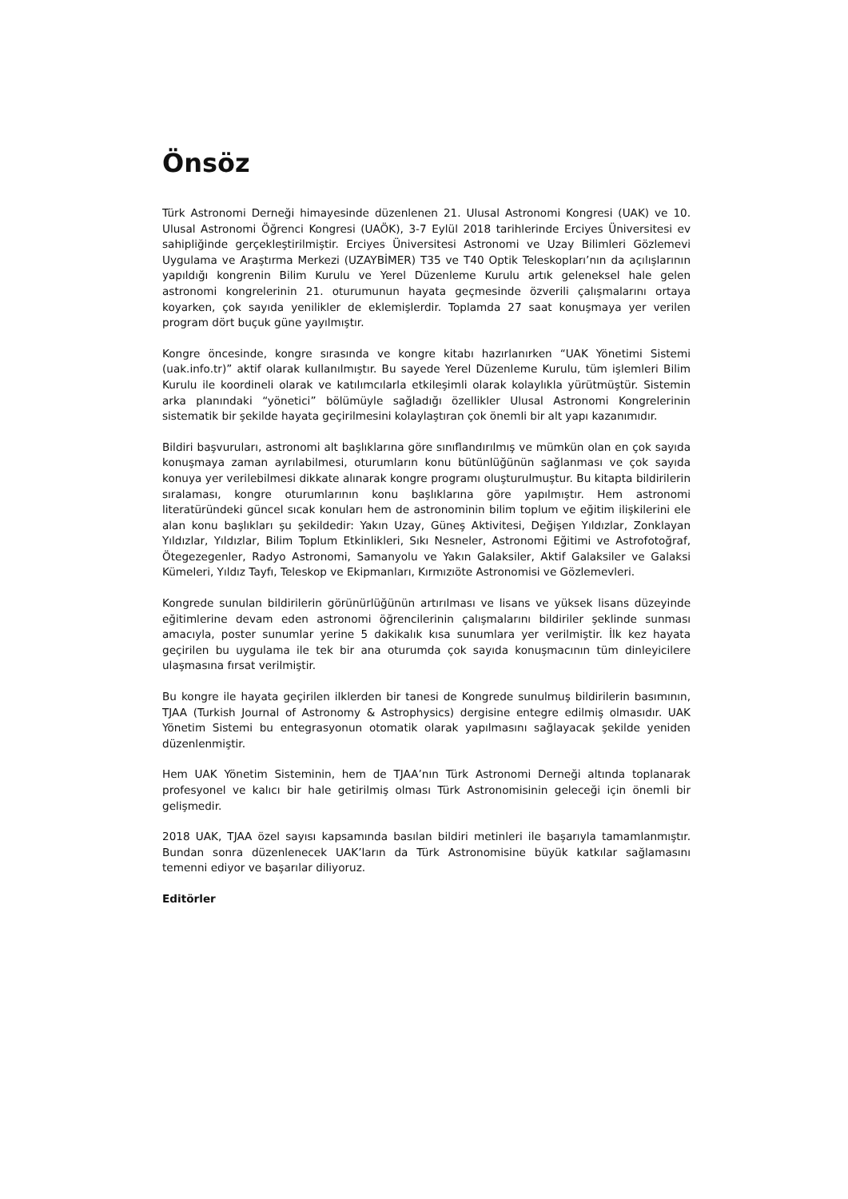Önsöz
Türk Astronomi Derneği himayesinde düzenlenen 21. Ulusal Astronomi Kongresi (UAK) ve 10. Ulusal Astronomi Öğrenci Kongresi (UAÖK), 3-7 Eylül 2018 tarihlerinde Erciyes Üniversitesi ev sahipliğinde gerçekleştirilmiştir. Erciyes Üniversitesi Astronomi ve Uzay Bilimleri Gözlemevi Uygulama ve Araştırma Merkezi (UZAYBİMER) T35 ve T40 Optik Teleskopları’nın da açılışlarının yapıldığı kongrenin Bilim Kurulu ve Yerel Düzenleme Kurulu artık geleneksel hale gelen astronomi kongrelerinin 21. oturumunun hayata geçmesinde özverili çalışmalarını ortaya koyarken, çok sayıda yenilikler de eklemişlerdir. Toplamda 27 saat konuşmaya yer verilen program dört buçuk güne yayılmıştır.
Kongre öncesinde, kongre sırasında ve kongre kitabı hazırlanırken “UAK Yönetimi Sistemi (uak.info.tr)” aktif olarak kullanılmıştır. Bu sayede Yerel Düzenleme Kurulu, tüm işlemleri Bilim Kurulu ile koordineli olarak ve katılımcılarla etkileşimli olarak kolaylıkla yürütmüştür. Sistemin arka planındaki “yönetici” bölümüyle sağladığı özellikler Ulusal Astronomi Kongrelerinin sistematik bir şekilde hayata geçirilmesini kolaylaştıran çok önemli bir alt yapı kazanımıdır.
Bildiri başvuruları, astronomi alt başlıklarına göre sınıflandırılmış ve mümkün olan en çok sayıda konuşmaya zaman ayrılabilmesi, oturumların konu bütünlüğünün sağlanması ve çok sayıda konuya yer verilebilmesi dikkate alınarak kongre programı oluşturulmuştur. Bu kitapta bildirilerin sıralaması, kongre oturumlarının konu başlıklarına göre yapılmıştır. Hem astronomi literatüründeki güncel sıcak konuları hem de astronominin bilim toplum ve eğitim ilişkilerini ele alan konu başlıkları şu şekildedir: Yakın Uzay, Güneş Aktivitesi, Değişen Yıldızlar, Zonklayan Yıldızlar, Yıldızlar, Bilim Toplum Etkinlikleri, Sıkı Nesneler, Astronomi Eğitimi ve Astrofotoğraf, Ötegezegenler, Radyo Astronomi, Samanyolu ve Yakın Galaksiler, Aktif Galaksiler ve Galaksi Kümeleri, Yıldız Tayfı, Teleskop ve Ekipmanları, Kırmızıöte Astronomisi ve Gözlemevleri.
Kongrede sunulan bildirilerin görünürlüğünün artırılması ve lisans ve yüksek lisans düzeyinde eğitimlerine devam eden astronomi öğrencilerinin çalışmalarını bildiriler şeklinde sunması amacıyla, poster sunumlar yerine 5 dakikalık kısa sunumlara yer verilmiştir. İlk kez hayata geçirilen bu uygulama ile tek bir ana oturumda çok sayıda konuşmacının tüm dinleyicilere ulaşmasına fırsat verilmiştir.
Bu kongre ile hayata geçirilen ilklerden bir tanesi de Kongrede sunulmuş bildirilerin basımının, TJAA (Turkish Journal of Astronomy & Astrophysics) dergisine entegre edilmiş olmasıdır. UAK Yönetim Sistemi bu entegrasyonun otomatik olarak yapılmasını sağlayacak şekilde yeniden düzenlenmiştir.
Hem UAK Yönetim Sisteminin, hem de TJAA’nın Türk Astronomi Derneği altında toplanarak profesyonel ve kalıcı bir hale getirilmiş olması Türk Astronomisinin geleceği için önemli bir gelişmedir.
2018 UAK, TJAA özel sayısı kapsamında basılan bildiri metinleri ile başarıyla tamamlanmıştır. Bundan sonra düzenlenecek UAK’ların da Türk Astronomisine büyük katkılar sağlamasını temenni ediyor ve başarılar diliyoruz.
Editörler